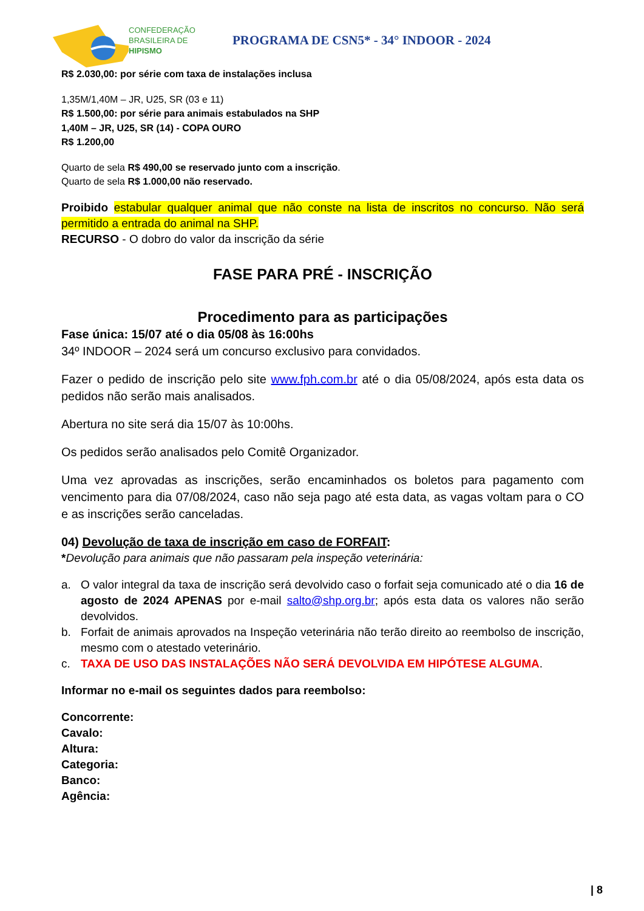CONFEDERAÇÃO
BRASILEIRA DE
HIPISMO
PROGRAMA DE CSN5* - 34° INDOOR - 2024
R$ 2.030,00: por série com taxa de instalações inclusa
1,35M/1,40M – JR, U25, SR (03 e 11)
R$ 1.500,00: por série para animais estabulados na SHP
1,40M – JR, U25, SR (14) - COPA OURO
R$ 1.200,00
Quarto de sela R$ 490,00 se reservado junto com a inscrição.
Quarto de sela R$ 1.000,00 não reservado.
Proibido estabular qualquer animal que não conste na lista de inscritos no concurso. Não será permitido a entrada do animal na SHP.
RECURSO - O dobro do valor da inscrição da série
FASE PARA PRÉ - INSCRIÇÃO
Procedimento para as participações
Fase única: 15/07 até o dia 05/08 às 16:00hs
34º INDOOR – 2024 será um concurso exclusivo para convidados.
Fazer o pedido de inscrição pelo site www.fph.com.br até o dia 05/08/2024, após esta data os pedidos não serão mais analisados.
Abertura no site será dia 15/07 às 10:00hs.
Os pedidos serão analisados pelo Comitê Organizador.
Uma vez aprovadas as inscrições, serão encaminhados os boletos para pagamento com vencimento para dia 07/08/2024, caso não seja pago até esta data, as vagas voltam para o CO e as inscrições serão canceladas.
04) Devolução de taxa de inscrição em caso de FORFAIT:
*Devolução para animais que não passaram pela inspeção veterinária:
a. O valor integral da taxa de inscrição será devolvido caso o forfait seja comunicado até o dia 16 de agosto de 2024 APENAS por e-mail salto@shp.org.br; após esta data os valores não serão devolvidos.
b. Forfait de animais aprovados na Inspeção veterinária não terão direito ao reembolso de inscrição, mesmo com o atestado veterinário.
c. TAXA DE USO DAS INSTALAÇÕES NÃO SERÁ DEVOLVIDA EM HIPÓTESE ALGUMA.
Informar no e-mail os seguintes dados para reembolso:
Concorrente:
Cavalo:
Altura:
Categoria:
Banco:
Agência:
| 8